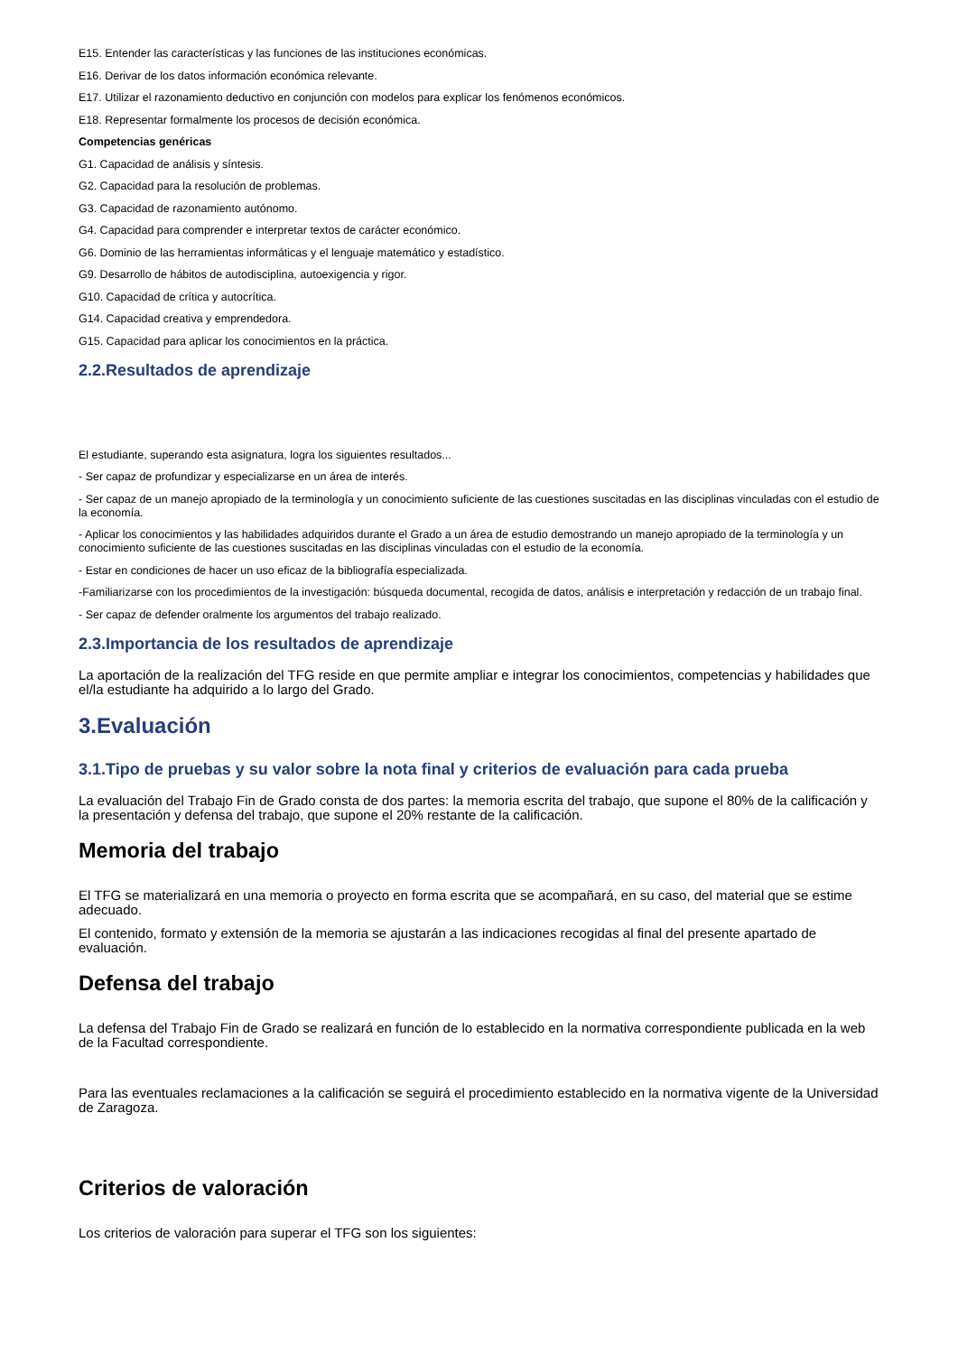E15. Entender las características y las funciones de las instituciones económicas.
E16. Derivar de los datos información económica relevante.
E17. Utilizar el razonamiento deductivo en conjunción con modelos para explicar los fenómenos económicos.
E18. Representar formalmente los procesos de decisión económica.
Competencias genéricas
G1. Capacidad de análisis y síntesis.
G2. Capacidad para la resolución de problemas.
G3. Capacidad de razonamiento autónomo.
G4. Capacidad para comprender e interpretar textos de carácter económico.
G6. Dominio de las herramientas informáticas y el lenguaje matemático y estadístico.
G9. Desarrollo de hábitos de autodisciplina, autoexigencia y rigor.
G10. Capacidad de crítica y autocrítica.
G14. Capacidad creativa y emprendedora.
G15. Capacidad para aplicar los conocimientos en la práctica.
2.2.Resultados de aprendizaje
El estudiante, superando esta asignatura, logra los siguientes resultados...
- Ser capaz de profundizar y especializarse en un área de interés.
- Ser capaz de un manejo apropiado de la terminología y un conocimiento suficiente de las cuestiones suscitadas en las disciplinas vinculadas con el estudio de la economía.
- Aplicar los conocimientos y las habilidades adquiridos durante el Grado a un área de estudio demostrando un manejo apropiado de la terminología y un conocimiento suficiente de las cuestiones suscitadas en las disciplinas vinculadas con el estudio de la economía.
- Estar en condiciones de hacer un uso eficaz de la bibliografía especializada.
-Familiarizarse con los procedimientos de la investigación: búsqueda documental, recogida de datos, análisis e interpretación y redacción de un trabajo final.
- Ser capaz de defender oralmente los argumentos del trabajo realizado.
2.3.Importancia de los resultados de aprendizaje
La aportación de la realización del TFG reside en que permite ampliar e integrar los conocimientos, competencias y habilidades que el/la estudiante ha adquirido a lo largo del Grado.
3.Evaluación
3.1.Tipo de pruebas y su valor sobre la nota final y criterios de evaluación para cada prueba
La evaluación del Trabajo Fin de Grado consta de dos partes: la memoria escrita del trabajo, que supone el 80% de la calificación y la presentación y defensa del trabajo, que supone el 20% restante de la calificación.
Memoria del trabajo
El TFG se materializará en una memoria o proyecto en forma escrita que se acompañará, en su caso, del material que se estime adecuado.
El contenido, formato y extensión de la memoria se ajustarán a las indicaciones recogidas al final del presente apartado de evaluación.
Defensa del trabajo
La defensa del Trabajo Fin de Grado se realizará en función de lo establecido en la normativa correspondiente publicada en la web de la Facultad correspondiente.
Para las eventuales reclamaciones a la calificación se seguirá el procedimiento establecido en la normativa vigente de la Universidad de Zaragoza.
Criterios de valoración
Los criterios de valoración para superar el TFG son los siguientes: